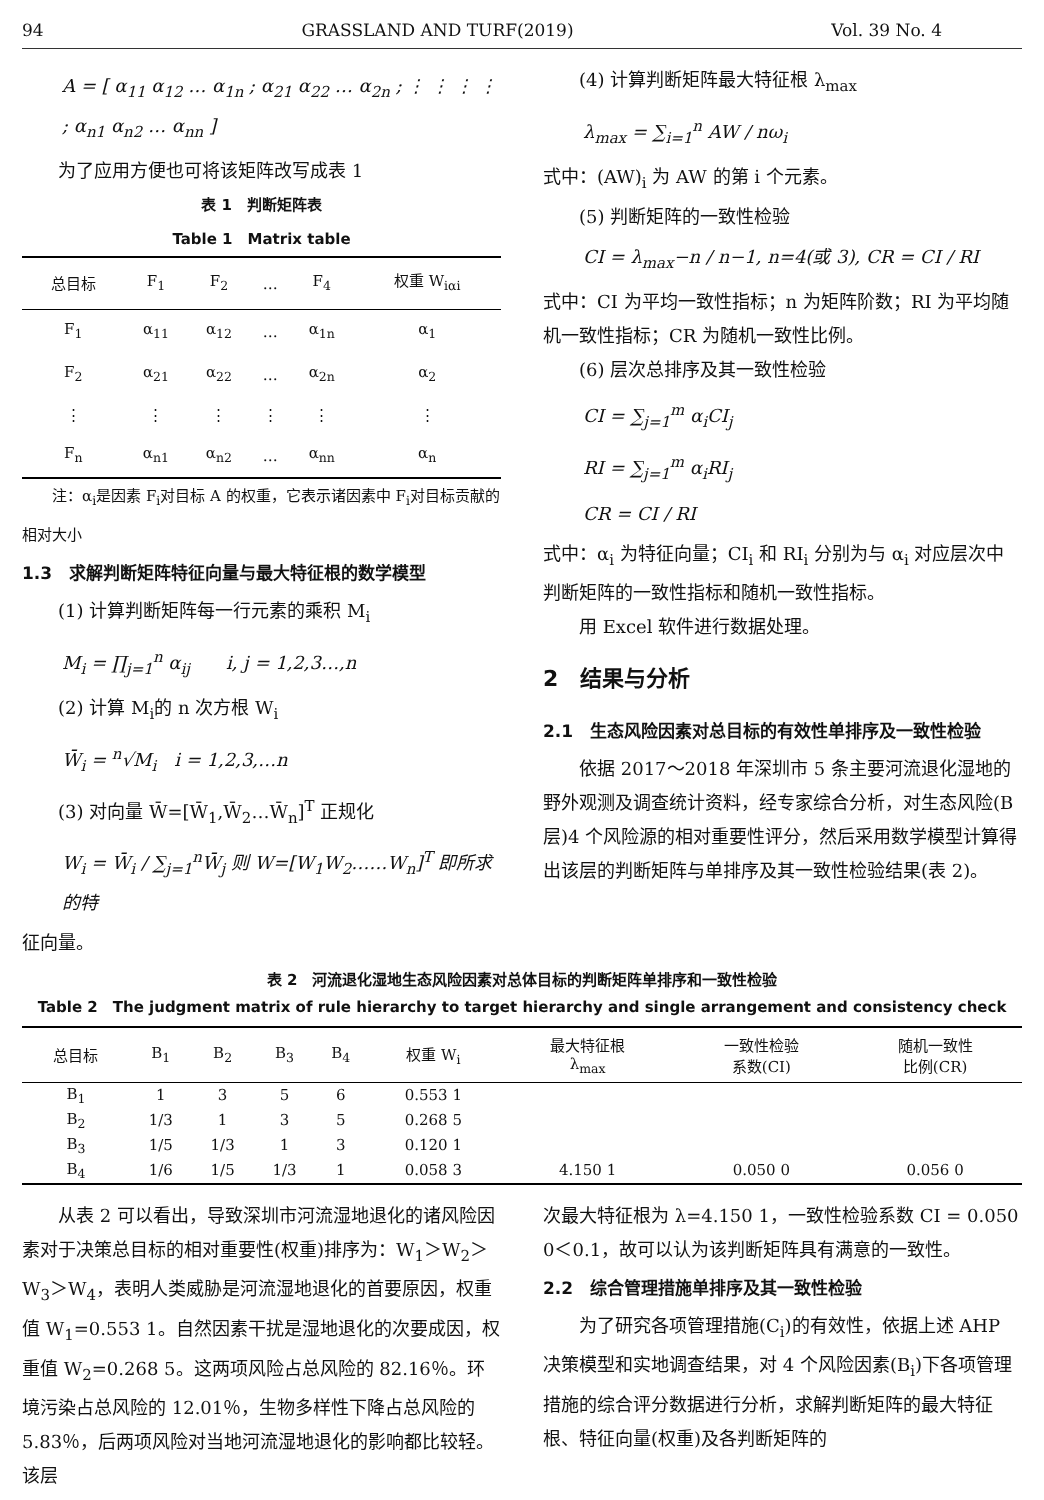94 GRASSLAND AND TURF(2019) Vol. 39 No. 4
A = [ α<sub>11</sub> α<sub>12</sub> … α<sub>1n</sub> ; α<sub>21</sub> α<sub>22</sub> … α<sub>2n</sub> ; ⋮ ⋮ ⋮ ⋮ ; α<sub>n1</sub> α<sub>n2</sub> … α<sub>nn</sub> ]
为了应用方便也可将该矩阵改写成表 1
表 1　判断矩阵表
Table 1　Matrix table
| 总目标 | F<sub>1</sub> | F<sub>2</sub> | … | F<sub>4</sub> | 权重 W<sub>iαi</sub> |
| --- | --- | --- | --- | --- | --- |
| F<sub>1</sub> | α<sub>11</sub> | α<sub>12</sub> | … | α<sub>1n</sub> | α<sub>1</sub> |
| F<sub>2</sub> | α<sub>21</sub> | α<sub>22</sub> | … | α<sub>2n</sub> | α<sub>2</sub> |
| ⋮ | ⋮ | ⋮ | ⋮ | ⋮ | ⋮ |
| F<sub>n</sub> | α<sub>n1</sub> | α<sub>n2</sub> | … | α<sub>nn</sub> | α<sub>n</sub> |
注：α<sub>i</sub>是因素 F<sub>i</sub>对目标 A 的权重，它表示诸因素中 F<sub>i</sub>对目标贡献的相对大小
1.3　求解判断矩阵特征向量与最大特征根的数学模型
(1) 计算判断矩阵每一行元素的乘积 M<sub>i</sub>
M<sub>i</sub> = ∏<sub>j=1</sub><sup>n</sup> α<sub>ij</sub>　　i, j = 1,2,3…,n
(2) 计算 M<sub>i</sub>的 n 次方根 W<sub>i</sub>
W̄<sub>i</sub> = <sup>n</sup>√M<sub>i</sub>　i = 1,2,3,…n
(3) 对向量 W̄=[W̄<sub>1</sub>,W̄<sub>2</sub>…W̄<sub>n</sub>]<sup>T</sup> 正规化
W<sub>i</sub> = W̄<sub>i</sub> / ∑<sub>j=1</sub><sup>n</sup>W̄<sub>j</sub> 则 W=[W<sub>1</sub>W<sub>2</sub>……W<sub>n</sub>]<sup>T</sup> 即所求的特
征向量。
(4) 计算判断矩阵最大特征根 λ<sub>max</sub>
λ<sub>max</sub> = ∑<sub>i=1</sub><sup>n</sup> AW / nω<sub>i</sub>
式中：(AW)<sub>i</sub> 为 AW 的第 i 个元素。
(5) 判断矩阵的一致性检验
CI = λ<sub>max</sub>−n / n−1, n=4(或 3), CR = CI / RI
式中：CI 为平均一致性指标；n 为矩阵阶数；RI 为平均随机一致性指标；CR 为随机一致性比例。
(6) 层次总排序及其一致性检验
CI = ∑<sub>j=1</sub><sup>m</sup> α<sub>i</sub>CI<sub>j</sub>
RI = ∑<sub>j=1</sub><sup>m</sup> α<sub>i</sub>RI<sub>j</sub>
CR = CI / RI
式中：α<sub>i</sub> 为特征向量；CI<sub>i</sub> 和 RI<sub>i</sub> 分别为与 α<sub>i</sub> 对应层次中判断矩阵的一致性指标和随机一致性指标。
用 Excel 软件进行数据处理。
2　结果与分析
2.1　生态风险因素对总目标的有效性单排序及一致性检验
依据 2017～2018 年深圳市 5 条主要河流退化湿地的野外观测及调查统计资料，经专家综合分析，对生态风险(B 层)4 个风险源的相对重要性评分，然后采用数学模型计算得出该层的判断矩阵与单排序及其一致性检验结果(表 2)。
表 2　河流退化湿地生态风险因素对总体目标的判断矩阵单排序和一致性检验
Table 2　The judgment matrix of rule hierarchy to target hierarchy and single arrangement and consistency check
| 总目标 | B<sub>1</sub> | B<sub>2</sub> | B<sub>3</sub> | B<sub>4</sub> | 权重 W<sub>i</sub> | 最大特征根 λ<sub>max</sub> | 一致性检验 系数(CI) | 随机一致性 比例(CR) |
| --- | --- | --- | --- | --- | --- | --- | --- | --- |
| B<sub>1</sub> | 1 | 3 | 5 | 6 | 0.553 1 | | | |
| B<sub>2</sub> | 1/3 | 1 | 3 | 5 | 0.268 5 | | | |
| B<sub>3</sub> | 1/5 | 1/3 | 1 | 3 | 0.120 1 | | | |
| B<sub>4</sub> | 1/6 | 1/5 | 1/3 | 1 | 0.058 3 | 4.150 1 | 0.050 0 | 0.056 0 |
从表 2 可以看出，导致深圳市河流湿地退化的诸风险因素对于决策总目标的相对重要性(权重)排序为：W<sub>1</sub>＞W<sub>2</sub>＞W<sub>3</sub>＞W<sub>4</sub>，表明人类威胁是河流湿地退化的首要原因，权重值 W<sub>1</sub>=0.553 1。自然因素干扰是湿地退化的次要成因，权重值 W<sub>2</sub>=0.268 5。这两项风险占总风险的 82.16％。环境污染占总风险的 12.01％，生物多样性下降占总风险的5.83％，后两项风险对当地河流湿地退化的影响都比较轻。该层
次最大特征根为 λ=4.150 1，一致性检验系数 CI = 0.050 0＜0.1，故可以认为该判断矩阵具有满意的一致性。
2.2　综合管理措施单排序及其一致性检验
为了研究各项管理措施(C<sub>i</sub>)的有效性，依据上述 AHP 决策模型和实地调查结果，对 4 个风险因素(B<sub>i</sub>)下各项管理措施的综合评分数据进行分析，求解判断矩阵的最大特征根、特征向量(权重)及各判断矩阵的